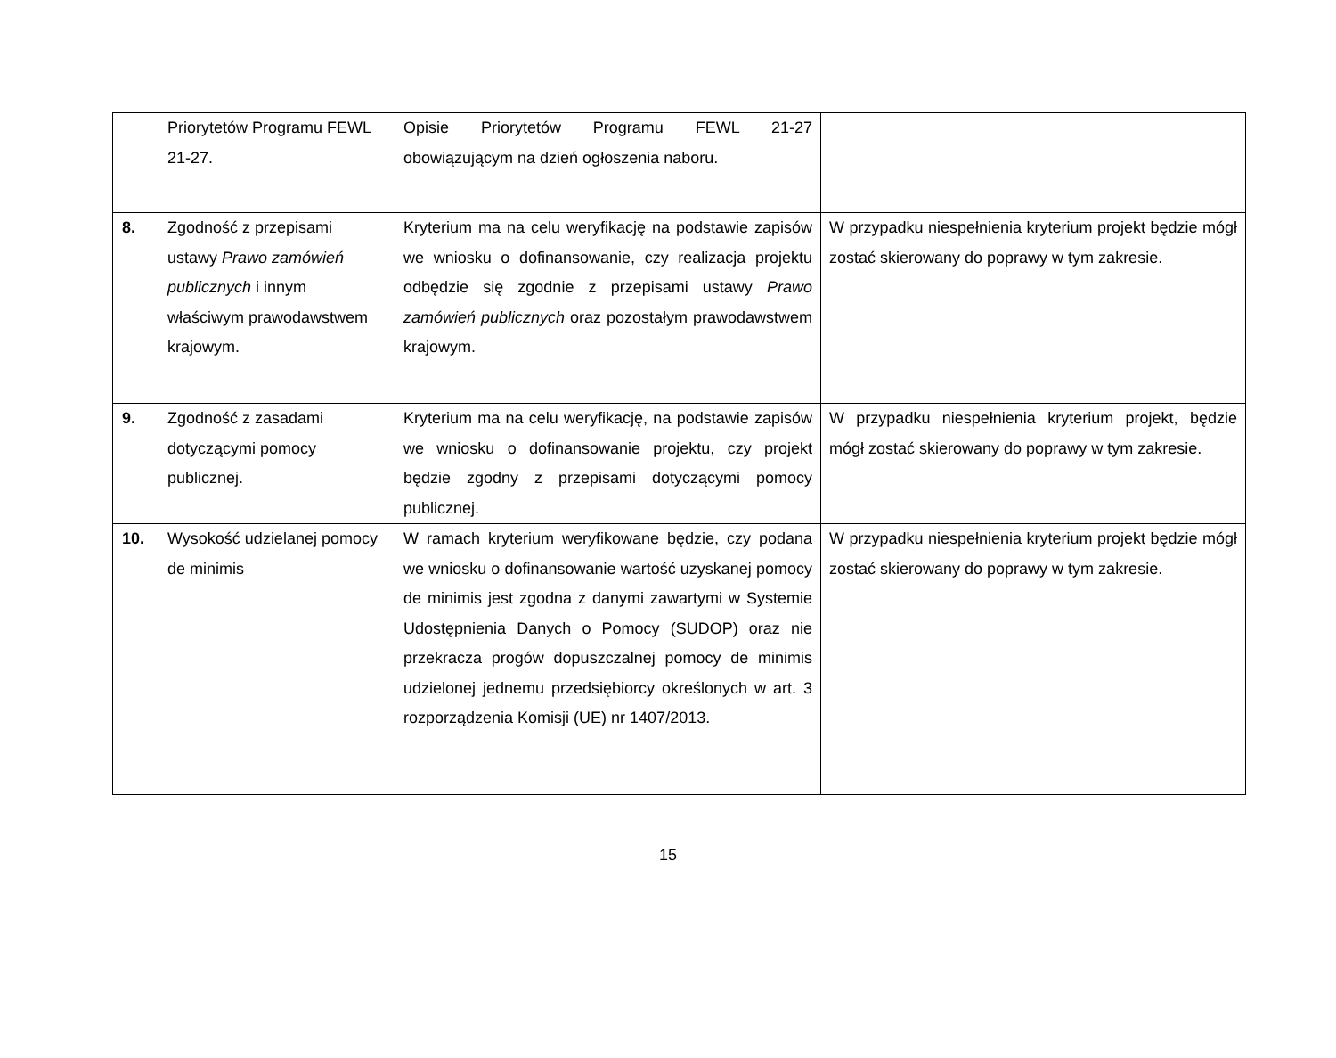| | Priorytetów Programu FEWL 21-27. | Opisie Priorytetów Programu FEWL 21-27 obowiązującym na dzień ogłoszenia naboru. | |
| 8. | Zgodność z przepisami ustawy Prawo zamówień publicznych i innym właściwym prawodawstwem krajowym. | Kryterium ma na celu weryfikację na podstawie zapisów we wniosku o dofinansowanie, czy realizacja projektu odbędzie się zgodnie z przepisami ustawy Prawo zamówień publicznych oraz pozostałym prawodawstwem krajowym. | W przypadku niespełnienia kryterium projekt będzie mógł zostać skierowany do poprawy w tym zakresie. |
| 9. | Zgodność z zasadami dotyczącymi pomocy publicznej. | Kryterium ma na celu weryfikację, na podstawie zapisów we wniosku o dofinansowanie projektu, czy projekt będzie zgodny z przepisami dotyczącymi pomocy publicznej. | W przypadku niespełnienia kryterium projekt, będzie mógł zostać skierowany do poprawy w tym zakresie. |
| 10. | Wysokość udzielanej pomocy de minimis | W ramach kryterium weryfikowane będzie, czy podana we wniosku o dofinansowanie wartość uzyskanej pomocy de minimis jest zgodna z danymi zawartymi w Systemie Udostępnienia Danych o Pomocy (SUDOP) oraz nie przekracza progów dopuszczalnej pomocy de minimis udzielonej jednemu przedsiębiorcy określonych w art. 3 rozporządzenia Komisji (UE) nr 1407/2013. | W przypadku niespełnienia kryterium projekt będzie mógł zostać skierowany do poprawy w tym zakresie. |
15